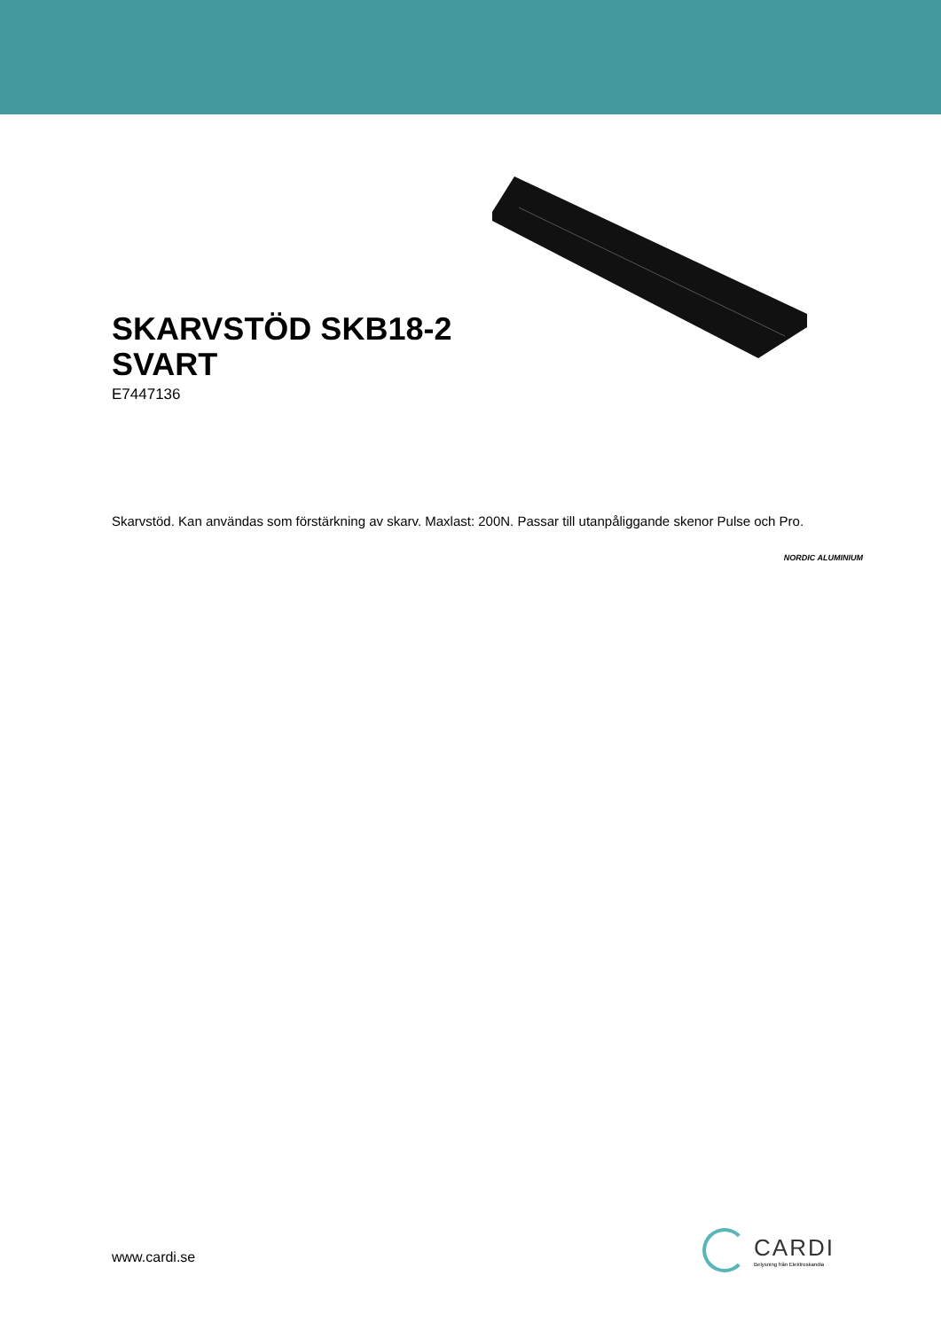SKARVSTÖD SKB18-2
SVART
E7447136
Skarvstöd. Kan användas som förstärkning av skarv. Maxlast: 200N. Passar till utanpåliggande skenor Pulse och Pro.
NORDIC ALUMINIUM
www.cardi.se
CARDI
Belysning från Elektroskandia